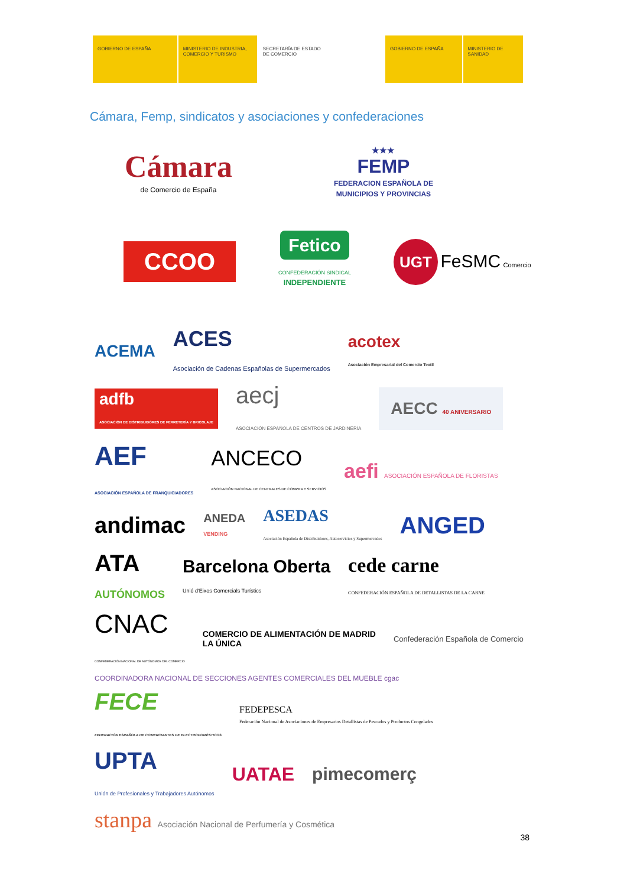GOBIERNO DE ESPAÑA MINISTERIO DE INDUSTRIA, COMERCIO Y TURISMO
SECRETARÍA DE ESTADO DE COMERCIO
GOBIERNO DE ESPAÑA MINISTERIO DE SANIDAD
Cámara, Femp, sindicatos y asociaciones y confederaciones
Cámara
de Comercio de España
★★★
FEMP
FEDERACION ESPAÑOLA DE
MUNICIPIOS Y PROVINCIAS
CCOO
Fetico
CONFEDERACIÓN SINDICAL
INDEPENDIENTE
UGT FeSMC Comercio
ACEMA ACES
Asociación de Cadenas Españolas de Supermercados acotex
Asociación Empresarial del Comercio Textil adfb
ASOCIACIÓN DE DISTRIBUIDORES DE FERRETERÍA Y BRICOLAJE aecj
ASOCIACIÓN ESPAÑOLA DE CENTROS DE JARDINERÍA AECC 40 ANIVERSARIO AEF
ASOCIACIÓN ESPAÑOLA DE FRANQUICIADORES ANCECO
ASOCIACIÓN NACIONAL DE CENTRALES DE COMPRA Y SERVICIOS aefi ASOCIACIÓN ESPAÑOLA DE FLORISTAS andimac ANEDA
VENDING ASEDAS
Asociación Española de Distribuidores, Autoservicios y Supermercados ANGED ATA
AUTÓNOMOS Barcelona Oberta
Unió d'Eixos Comercials Turístics cede carne
CONFEDERACIÓN ESPAÑOLA DE DETALLISTAS DE LA CARNE CNAC
CONFEDERACIÓN NACIONAL DE AUTÓNOMOS DEL COMERCIO COMERCIO DE ALIMENTACIÓN DE MADRID
LA ÚNICA Confederación Española de Comercio COORDINADORA NACIONAL DE SECCIONES AGENTES COMERCIALES DEL MUEBLE cgac FECE
FEDERACIÓN ESPAÑOLA DE COMERCIANTES DE ELECTRODOMÉSTICOS FEDEPESCA
Federación Nacional de Asociaciones de Empresarios Detallistas de Pescados y Productos Congelados UPTA
Unión de Profesionales y Trabajadores Autónomos UATAE pimecomerç stanpa Asociación Nacional de Perfumería y Cosmética
38